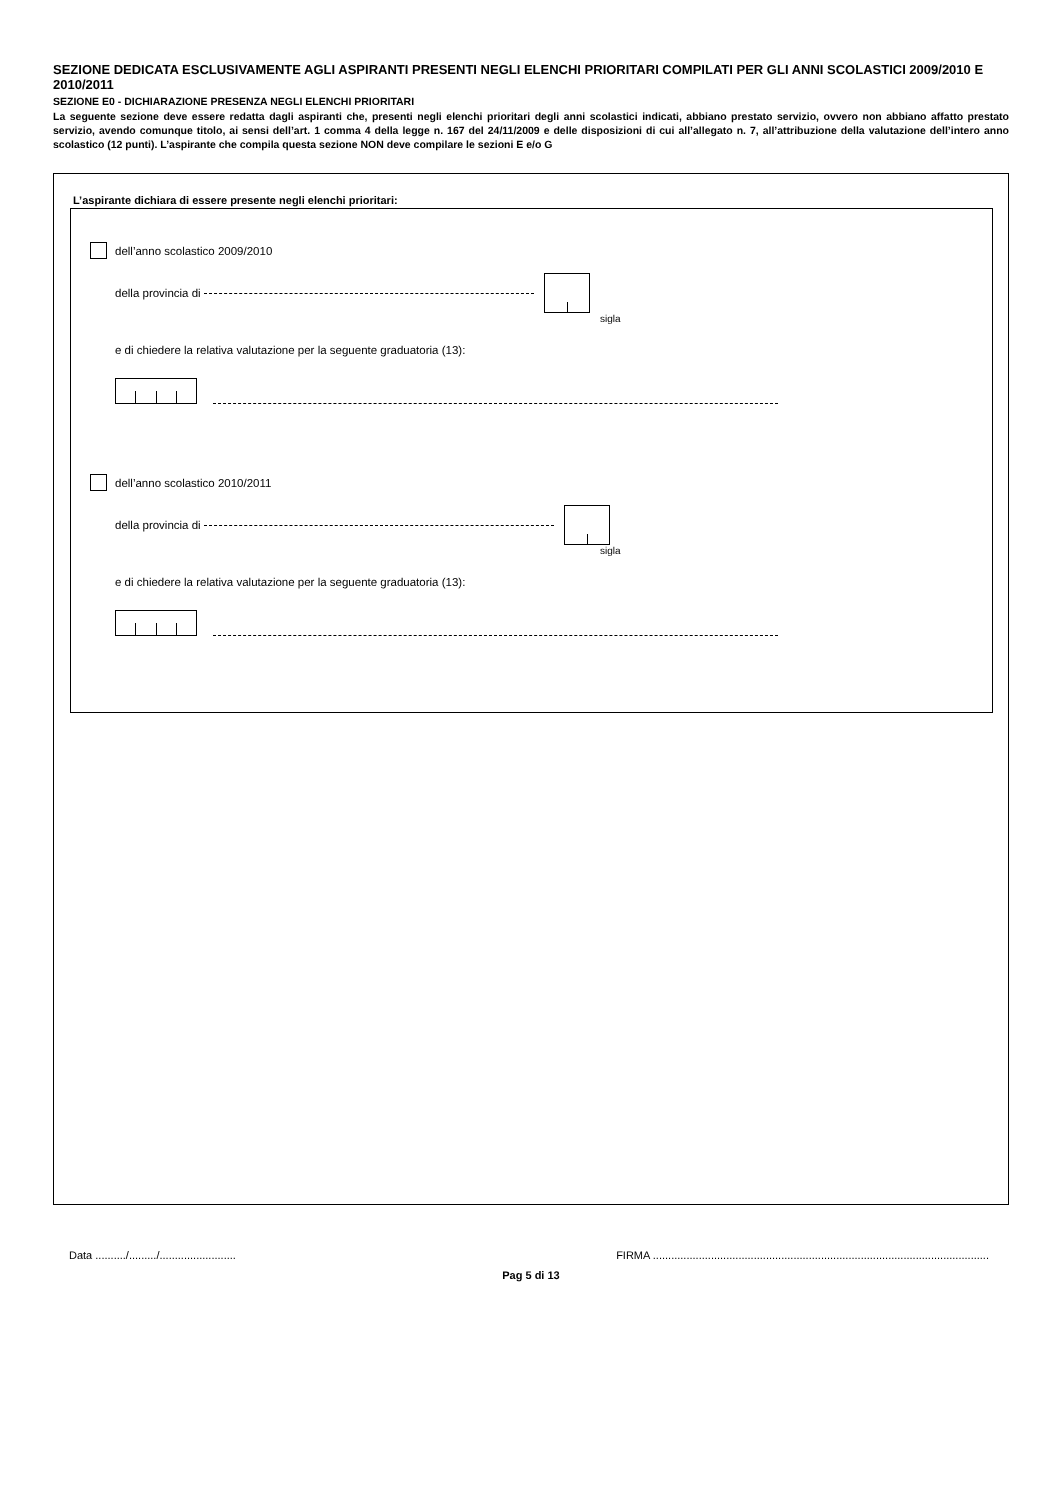SEZIONE DEDICATA ESCLUSIVAMENTE AGLI ASPIRANTI PRESENTI NEGLI ELENCHI PRIORITARI COMPILATI PER GLI ANNI SCOLASTICI 2009/2010 E 2010/2011
SEZIONE E0 - DICHIARAZIONE PRESENZA NEGLI ELENCHI PRIORITARI
La seguente sezione deve essere redatta dagli aspiranti che, presenti negli elenchi prioritari degli anni scolastici indicati, abbiano prestato servizio, ovvero non abbiano affatto prestato servizio, avendo comunque titolo, ai sensi dell’art. 1 comma 4 della legge n. 167 del 24/11/2009 e delle disposizioni di cui all’allegato n. 7, all’attribuzione della valutazione dell’intero anno scolastico (12 punti). L’aspirante che compila questa sezione NON deve compilare le sezioni E e/o G
L’aspirante dichiara di essere presente negli elenchi prioritari:
dell’anno scolastico 2009/2010
della provincia di
sigla
e di chiedere la relativa valutazione per la seguente graduatoria (13):
dell’anno scolastico 2010/2011
della provincia di
sigla
e di chiedere la relativa valutazione per la seguente graduatoria (13):
Data ........../........./......................... FIRMA ..............................................................................................................
Pag 5 di 13